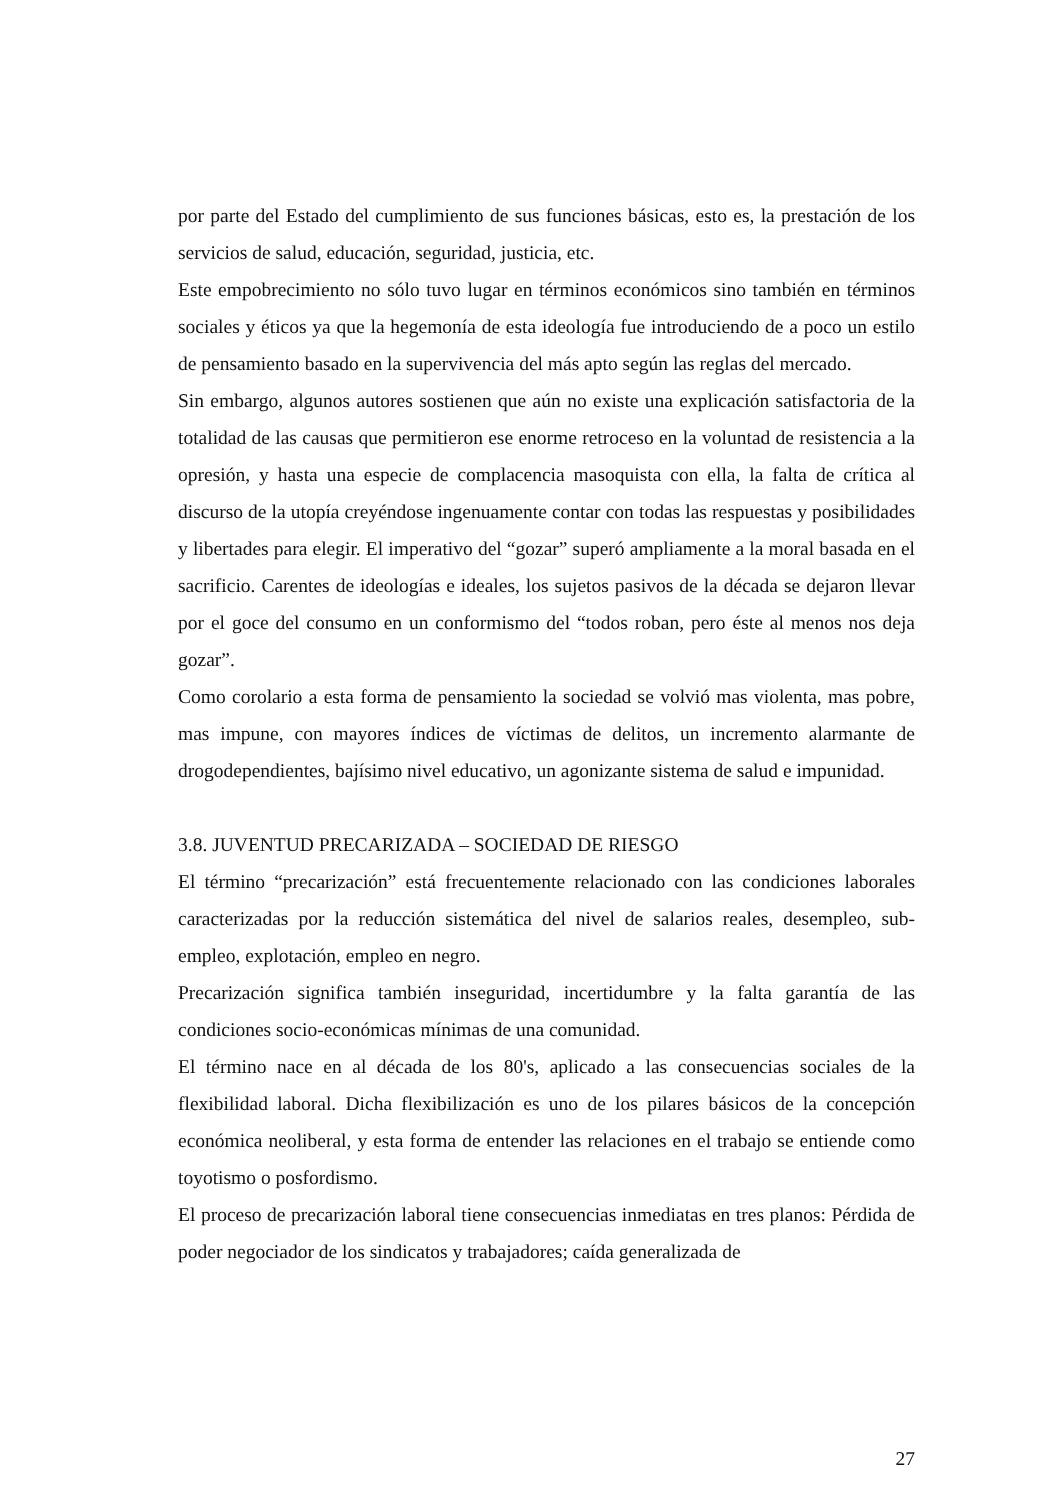por parte del Estado del cumplimiento de sus funciones básicas, esto es, la prestación de los servicios de salud, educación, seguridad, justicia, etc.
Este empobrecimiento no sólo tuvo lugar en términos económicos sino también en términos sociales y éticos ya que la hegemonía de esta ideología fue introduciendo de a poco un estilo de pensamiento basado en la supervivencia del más apto según las reglas del mercado.
Sin embargo, algunos autores sostienen que aún no existe una explicación satisfactoria de la totalidad de las causas que permitieron ese enorme retroceso en la voluntad de resistencia a la opresión, y hasta una especie de complacencia masoquista con ella, la falta de crítica al discurso de la utopía creyéndose ingenuamente contar con todas las respuestas y posibilidades y libertades para elegir. El imperativo del “gozar” superó ampliamente a la moral basada en el sacrificio. Carentes de ideologías e ideales, los sujetos pasivos de la década se dejaron llevar por el goce del consumo en un conformismo del “todos roban, pero éste al menos nos deja gozar”.
Como corolario a esta forma de pensamiento la sociedad se volvió mas violenta, mas pobre, mas impune, con mayores índices de víctimas de delitos, un incremento alarmante de drogodependientes, bajísimo nivel educativo, un agonizante sistema de salud e impunidad.
3.8. JUVENTUD PRECARIZADA – SOCIEDAD DE RIESGO
El término “precarización” está frecuentemente relacionado con las condiciones laborales caracterizadas por la reducción sistemática del nivel de salarios reales, desempleo, sub-empleo, explotación, empleo en negro.
Precarización significa también inseguridad, incertidumbre y la falta garantía de las condiciones socio-económicas mínimas de una comunidad.
El término nace en al década de los 80's, aplicado a las consecuencias sociales de la flexibilidad laboral. Dicha flexibilización es uno de los pilares básicos de la concepción económica neoliberal, y esta forma de entender las relaciones en el trabajo se entiende como toyotismo o posfordismo.
El proceso de precarización laboral tiene consecuencias inmediatas en tres planos: Pérdida de poder negociador de los sindicatos y trabajadores; caída generalizada de
27